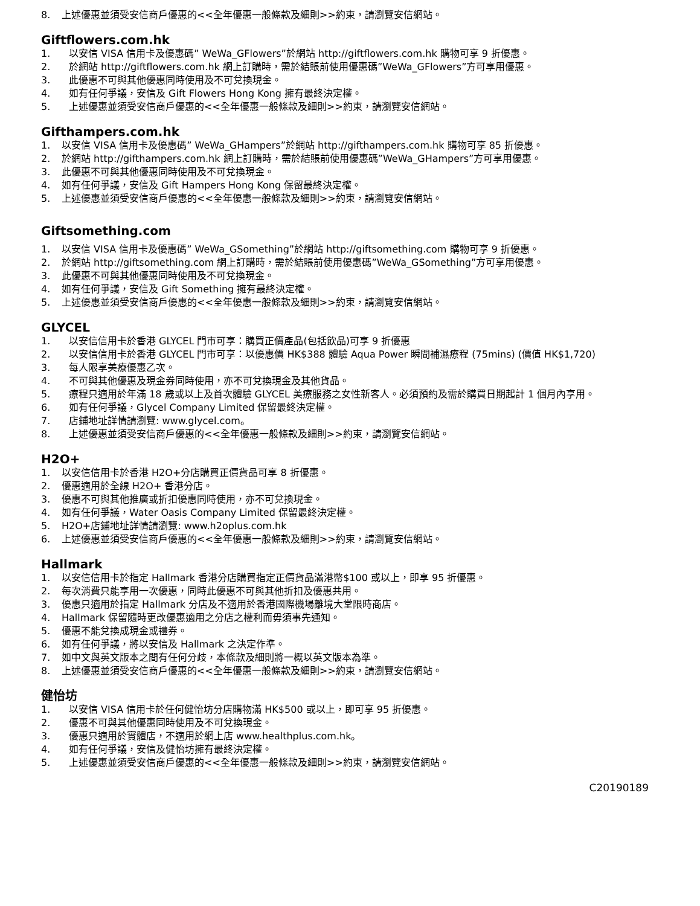8. 上述優惠並須受安信商戶優惠的<<全年優惠一般條款及細則>>約束，請瀏覽安信網站。
Giftflowers.com.hk
1. 以安信 VISA 信用卡及優惠碼” WeWa_GFlowers”於網站 http://giftflowers.com.hk 購物可享 9 折優惠。
2. 於網站 http://giftflowers.com.hk 網上訂購時，需於結賬前使用優惠碼”WeWa_GFlowers”方可享用優惠。
3. 此優惠不可與其他優惠同時使用及不可兌換現金。
4. 如有任何爭議，安信及 Gift Flowers Hong Kong 擁有最終決定權。
5. 上述優惠並須受安信商戶優惠的<<全年優惠一般條款及細則>>約束，請瀏覽安信網站。
Gifthampers.com.hk
1. 以安信 VISA 信用卡及優惠碼” WeWa_GHampers”於網站 http://gifthampers.com.hk 購物可享 85 折優惠。
2. 於網站 http://gifthampers.com.hk 網上訂購時，需於結賬前使用優惠碼”WeWa_GHampers”方可享用優惠。
3. 此優惠不可與其他優惠同時使用及不可兌換現金。
4. 如有任何爭議，安信及 Gift Hampers Hong Kong 保留最終決定權。
5. 上述優惠並須受安信商戶優惠的<<全年優惠一般條款及細則>>約束，請瀏覽安信網站。
Giftsomething.com
1. 以安信 VISA 信用卡及優惠碼” WeWa_GSomething”於網站 http://giftsomething.com 購物可享 9 折優惠。
2. 於網站 http://giftsomething.com 網上訂購時，需於結賬前使用優惠碼”WeWa_GSomething”方可享用優惠。
3. 此優惠不可與其他優惠同時使用及不可兌換現金。
4. 如有任何爭議，安信及 Gift Something 擁有最終決定權。
5. 上述優惠並須受安信商戶優惠的<<全年優惠一般條款及細則>>約束，請瀏覽安信網站。
GLYCEL
1. 以安信信用卡於香港 GLYCEL 門市可享：購買正價產品(包括飲品)可享 9 折優惠
2. 以安信信用卡於香港 GLYCEL 門市可享：以優惠價 HK$388 體驗 Aqua Power 瞬間補濕療程 (75mins) (價值 HK$1,720)
3. 每人限享美療優惠乙次。
4. 不可與其他優惠及現金券同時使用，亦不可兌換現金及其他貨品。
5. 療程只適用於年滿 18 歲或以上及首次體驗 GLYCEL 美療服務之女性新客人。必須預約及需於購買日期起計 1 個月內享用。
6. 如有任何爭議，Glycel Company Limited 保留最終決定權。
7. 店鋪地址詳情請瀏覽: www.glycel.com。
8. 上述優惠並須受安信商戶優惠的<<全年優惠一般條款及細則>>約束，請瀏覽安信網站。
H2O+
1. 以安信信用卡於香港 H2O+分店購買正價貨品可享 8 折優惠。
2. 優惠適用於全線 H2O+ 香港分店。
3. 優惠不可與其他推廣或折扣優惠同時使用，亦不可兌換現金。
4. 如有任何爭議，Water Oasis Company Limited 保留最終決定權。
5. H2O+店鋪地址詳情請瀏覽: www.h2oplus.com.hk
6. 上述優惠並須受安信商戶優惠的<<全年優惠一般條款及細則>>約束，請瀏覽安信網站。
Hallmark
1. 以安信信用卡於指定 Hallmark 香港分店購買指定正價貨品滿港幣$100 或以上，即享 95 折優惠。
2. 每次消費只能享用一次優惠，同時此優惠不可與其他折扣及優惠共用。
3. 優惠只適用於指定 Hallmark 分店及不適用於香港國際機場離境大堂限時商店。
4. Hallmark 保留隨時更改優惠適用之分店之權利而毋須事先通知。
5. 優惠不能兌換成現金或禮券。
6. 如有任何爭議，將以安信及 Hallmark 之決定作準。
7. 如中文與英文版本之間有任何分歧，本條款及細則將一概以英文版本為準。
8. 上述優惠並須受安信商戶優惠的<<全年優惠一般條款及細則>>約束，請瀏覽安信網站。
健怡坊
1. 以安信 VISA 信用卡於任何健怡坊分店購物滿 HK$500 或以上，即可享 95 折優惠。
2. 優惠不可與其他優惠同時使用及不可兌換現金。
3. 優惠只適用於實體店，不適用於網上店 www.healthplus.com.hk。
4. 如有任何爭議，安信及健怡坊擁有最終決定權。
5. 上述優惠並須受安信商戶優惠的<<全年優惠一般條款及細則>>約束，請瀏覽安信網站。
C20190189